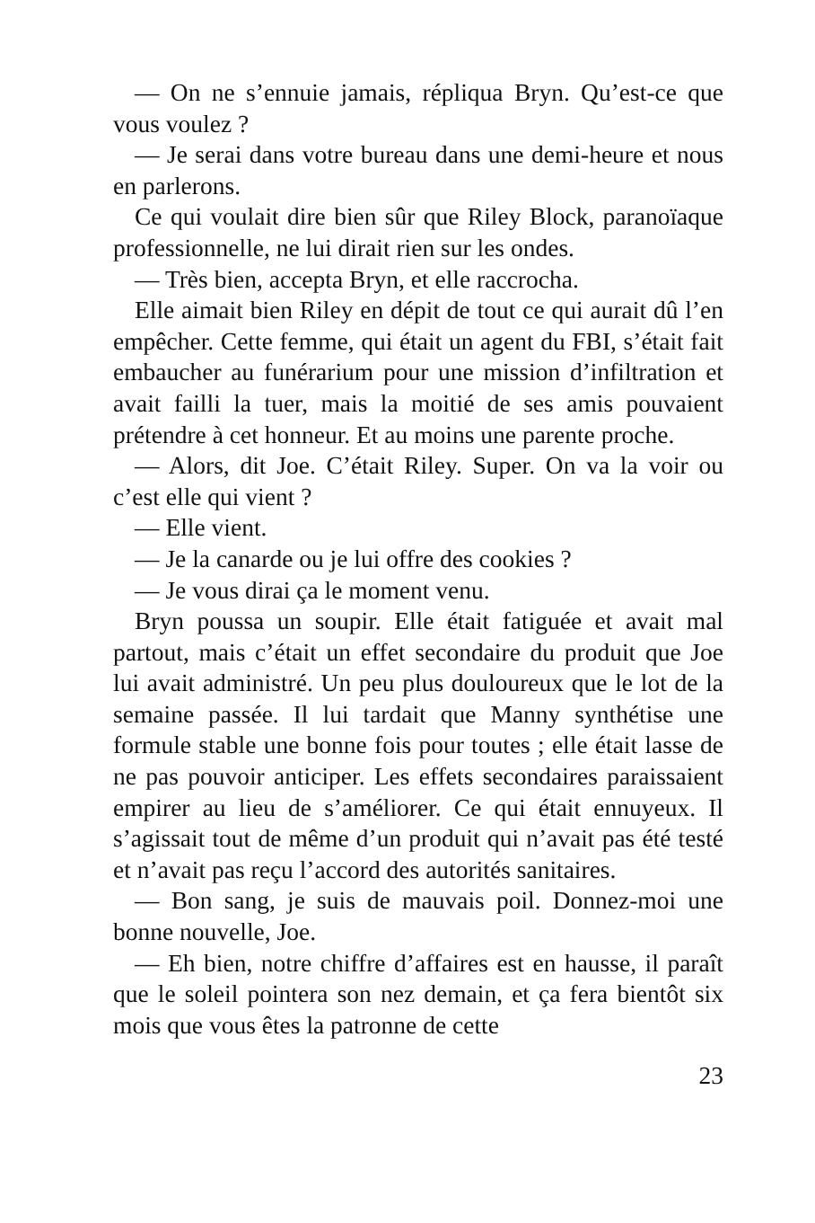— On ne s’ennuie jamais, répliqua Bryn. Qu’est-ce que vous voulez ?
— Je serai dans votre bureau dans une demi-heure et nous en parlerons.
Ce qui voulait dire bien sûr que Riley Block, paranoïaque professionnelle, ne lui dirait rien sur les ondes.
— Très bien, accepta Bryn, et elle raccrocha.
Elle aimait bien Riley en dépit de tout ce qui aurait dû l’en empêcher. Cette femme, qui était un agent du FBI, s’était fait embaucher au funérarium pour une mission d’infiltration et avait failli la tuer, mais la moitié de ses amis pouvaient prétendre à cet honneur. Et au moins une parente proche.
— Alors, dit Joe. C’était Riley. Super. On va la voir ou c’est elle qui vient ?
— Elle vient.
— Je la canarde ou je lui offre des cookies ?
— Je vous dirai ça le moment venu.
Bryn poussa un soupir. Elle était fatiguée et avait mal partout, mais c’était un effet secondaire du produit que Joe lui avait administré. Un peu plus douloureux que le lot de la semaine passée. Il lui tardait que Manny synthétise une formule stable une bonne fois pour toutes ; elle était lasse de ne pas pouvoir anticiper. Les effets secondaires paraissaient empirer au lieu de s’améliorer. Ce qui était ennuyeux. Il s’agissait tout de même d’un produit qui n’avait pas été testé et n’avait pas reçu l’accord des autorités sanitaires.
— Bon sang, je suis de mauvais poil. Donnez-moi une bonne nouvelle, Joe.
— Eh bien, notre chiffre d’affaires est en hausse, il paraît que le soleil pointera son nez demain, et ça fera bientôt six mois que vous êtes la patronne de cette
23